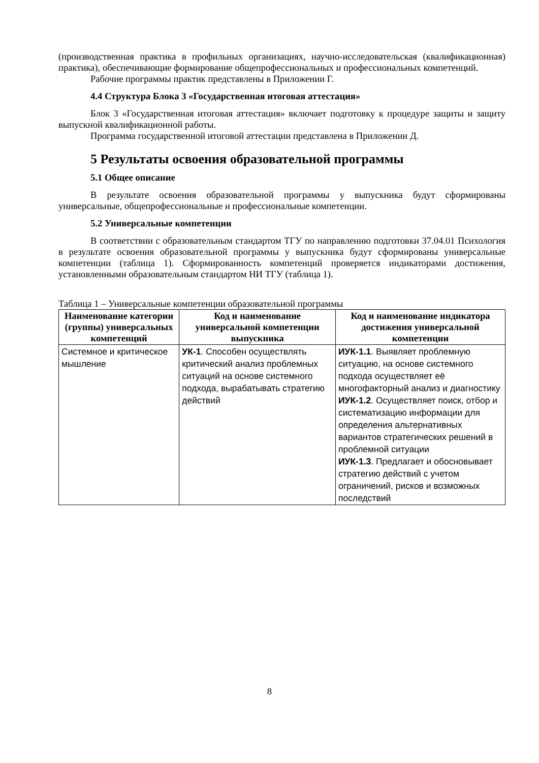(производственная практика в профильных организациях, научно-исследовательская (квалификационная) практика), обеспечивающие формирование общепрофессиональных и профессиональных компетенций.
Рабочие программы практик представлены в Приложении Г.
4.4 Структура Блока 3 «Государственная итоговая аттестация»
Блок 3 «Государственная итоговая аттестация» включает подготовку к процедуре защиты и защиту выпускной квалификационной работы.
Программа государственной итоговой аттестации представлена в Приложении Д.
5 Результаты освоения образовательной программы
5.1 Общее описание
В результате освоения образовательной программы у выпускника будут сформированы универсальные, общепрофессиональные и профессиональные компетенции.
5.2 Универсальные компетенции
В соответствии с образовательным стандартом ТГУ по направлению подготовки 37.04.01 Психология в результате освоения образовательной программы у выпускника будут сформированы универсальные компетенции (таблица 1). Сформированность компетенций проверяется индикаторами достижения, установленными образовательным стандартом НИ ТГУ (таблица 1).
Таблица 1 – Универсальные компетенции образовательной программы
| Наименование категории (группы) универсальных компетенций | Код и наименование универсальной компетенции выпускника | Код и наименование индикатора достижения универсальной компетенции |
| --- | --- | --- |
| Системное и критическое мышление | УК-1 . Способен осуществлять критический анализ проблемных ситуаций на основе системного подхода, вырабатывать стратегию действий | ИУК-1.1 . Выявляет проблемную ситуацию, на основе системного подхода осуществляет её многофакторный анализ и диагностику ИУК-1.2 . Осуществляет поиск, отбор и систематизацию информации для определения альтернативных вариантов стратегических решений в проблемной ситуации ИУК-1.3 . Предлагает и обосновывает стратегию действий с учетом ограничений, рисков и возможных последствий |
8